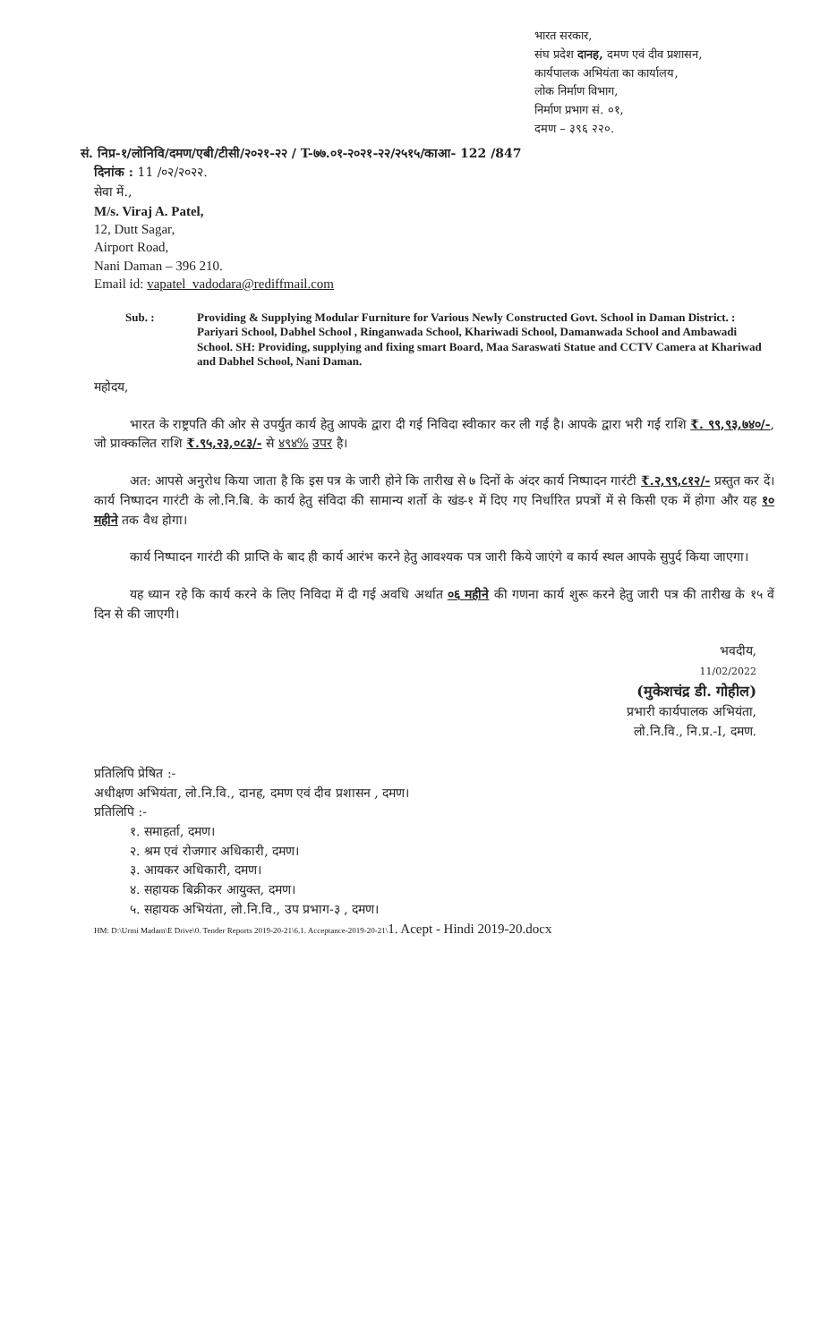भारत सरकार,
संघ प्रदेश दानह, दमण एवं दीव प्रशासन,
कार्यपालक अभियंता का कार्यालय,
लोक निर्माण विभाग,
निर्माण प्रभाग सं. ०१,
दमण – ३९६ २२०.
सं. निप्र-१/लोनिवि/दमण/एबी/टीसी/२०२१-२२ / T-७७.०१-२०२१-२२/२५१५/काआ- 122 /847
दिनांक : 11 /०२/२०२२.
सेवा में.,
M/s. Viraj A. Patel,
12, Dutt Sagar,
Airport Road,
Nani Daman – 396 210.
Email id: vapatel_vadodara@rediffmail.com
Sub. : Providing & Supplying Modular Furniture for Various Newly Constructed Govt. School in Daman District. : Pariyari School, Dabhel School , Ringanwada School, Khariwadi School, Damanwada School and Ambawadi School. SH: Providing, supplying and fixing smart Board, Maa Saraswati Statue and CCTV Camera at Khariwad and Dabhel School, Nani Daman.
महोदय,
भारत के राष्ट्रपति की ओर से उपर्युत कार्य हेतु आपके द्वारा दी गई निविदा स्वीकार कर ली गई है। आपके द्वारा भरी गई राशि ₹. ९९,९३,७४०/-, जो प्राक्कलित राशि ₹.९५,२३,०८३/- से ४९४% उपर है।
अत: आपसे अनुरोध किया जाता है कि इस पत्र के जारी होने कि तारीख से ७ दिनों के अंदर कार्य निष्पादन गारंटी ₹.२,९९,८१२/- प्रस्तुत कर दें। कार्य निष्पादन गारंटी के लो.नि.बि. के कार्य हेतु संविदा की सामान्य शर्तो के खंड-१ में दिए गए निर्धारित प्रपत्रों में से किसी एक में होगा और यह १० महीने तक वैध होगा।
कार्य निष्पादन गारंटी की प्राप्ति के बाद ही कार्य आरंभ करने हेतु आवश्यक पत्र जारी किये जाएंगे व कार्य स्थल आपके सुपुर्द किया जाएगा।
यह ध्यान रहे कि कार्य करने के लिए निविदा में दी गई अवधि अर्थात ०६ महीने की गणना कार्य शुरू करने हेतु जारी पत्र की तारीख के १५ वें दिन से की जाएगी।
भवदीय,
11/02/2022
(मुकेशचंद्र डी. गोहील)
प्रभारी कार्यपालक अभियंता,
लो.नि.वि., नि.प्र.-I, दमण.
प्रतिलिपि प्रेषित :-
अधीक्षण अभियंता, लो.नि.वि., दानह, दमण एवं दीव प्रशासन , दमण।
प्रतिलिपि :-
१. समाहर्ता, दमण।
२. श्रम एवं रोजगार अधिकारी, दमण।
३. आयकर अधिकारी, दमण।
४. सहायक बिक्रीकर आयुक्त, दमण।
५. सहायक अभियंता, लो.नि.वि., उप प्रभाग-३ , दमण।
HM: D:\Urmi Madam\E Drive\0. Tender Reports 2019-20-21\6.1. Acceptance-2019-20-21\1. Acept - Hindi 2019-20.docx